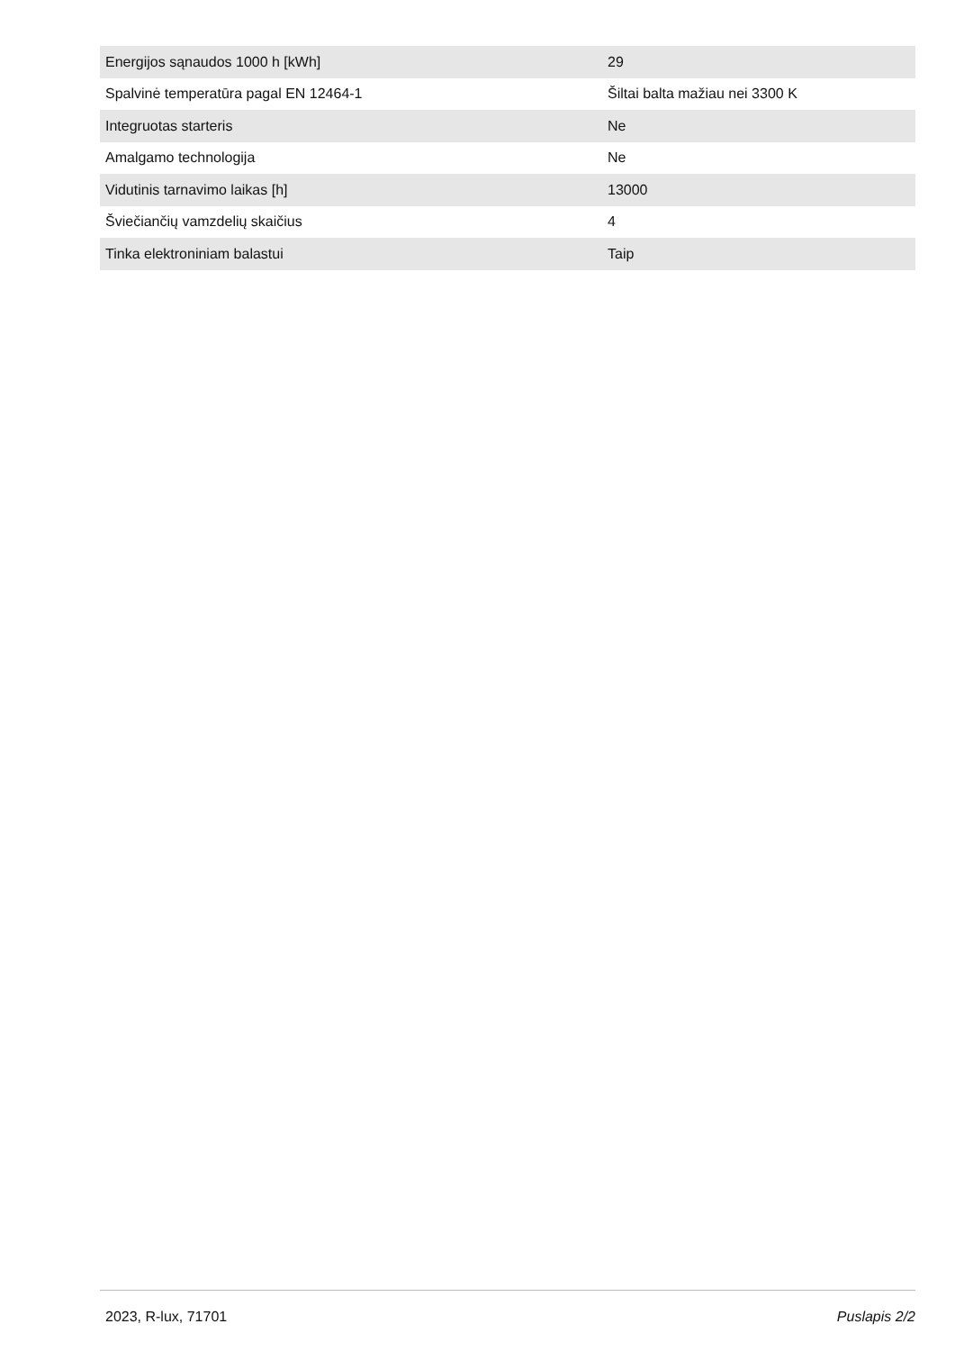| Energijos sąnaudos 1000 h [kWh] | 29 |
| Spalvinė temperatūra pagal EN 12464-1 | Šiltai balta mažiau nei 3300 K |
| Integruotas starteris | Ne |
| Amalgamo technologija | Ne |
| Vidutinis tarnavimo laikas [h] | 13000 |
| Šviečiančių vamzdelių skaičius | 4 |
| Tinka elektroniniam balastui | Taip |
2023, R-lux, 71701 Puslapis 2/2